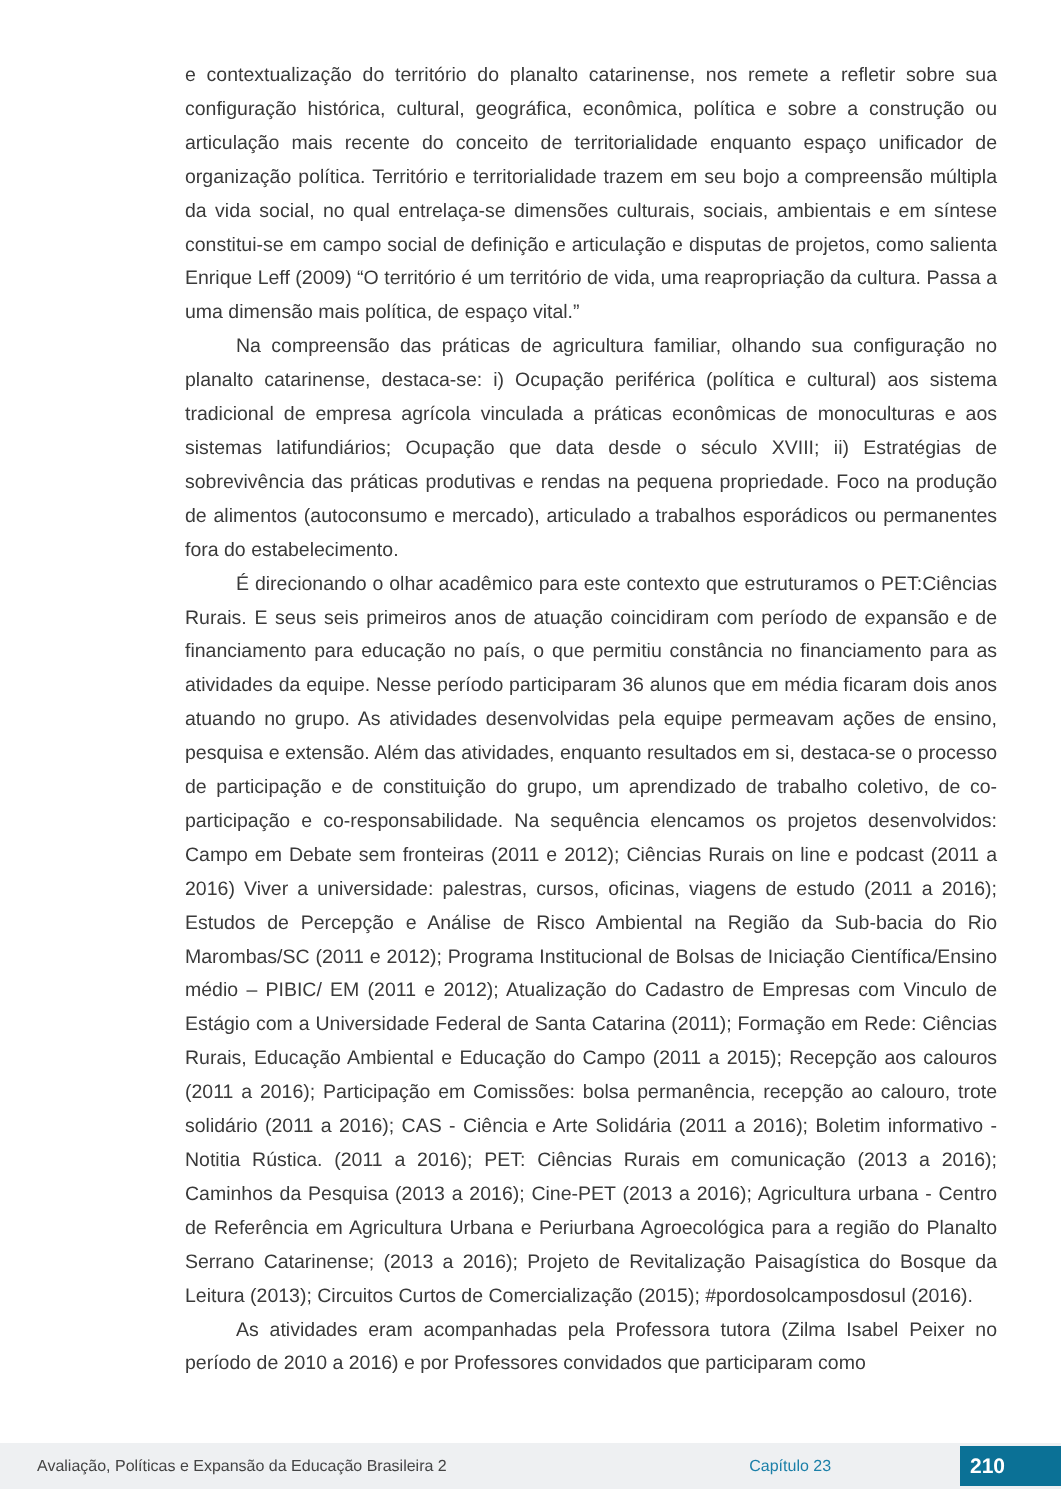e contextualização do território do planalto catarinense, nos remete a refletir sobre sua configuração histórica, cultural, geográfica, econômica, política e sobre a construção ou articulação mais recente do conceito de territorialidade enquanto espaço unificador de organização política. Território e territorialidade trazem em seu bojo a compreensão múltipla da vida social, no qual entrelaça-se dimensões culturais, sociais, ambientais e em síntese constitui-se em campo social de definição e articulação e disputas de projetos, como salienta Enrique Leff (2009) “O território é um território de vida, uma reapropriação da cultura. Passa a uma dimensão mais política, de espaço vital.”
Na compreensão das práticas de agricultura familiar, olhando sua configuração no planalto catarinense, destaca-se: i) Ocupação periférica (política e cultural) aos sistema tradicional de empresa agrícola vinculada a práticas econômicas de monoculturas e aos sistemas latifundiários; Ocupação que data desde o século XVIII; ii) Estratégias de sobrevivência das práticas produtivas e rendas na pequena propriedade. Foco na produção de alimentos (autoconsumo e mercado), articulado a trabalhos esporádicos ou permanentes fora do estabelecimento.
É direcionando o olhar acadêmico para este contexto que estruturamos o PET:Ciências Rurais. E seus seis primeiros anos de atuação coincidiram com período de expansão e de financiamento para educação no país, o que permitiu constância no financiamento para as atividades da equipe. Nesse período participaram 36 alunos que em média ficaram dois anos atuando no grupo. As atividades desenvolvidas pela equipe permeavam ações de ensino, pesquisa e extensão. Além das atividades, enquanto resultados em si, destaca-se o processo de participação e de constituição do grupo, um aprendizado de trabalho coletivo, de co-participação e co-responsabilidade. Na sequência elencamos os projetos desenvolvidos: Campo em Debate sem fronteiras (2011 e 2012); Ciências Rurais on line e podcast (2011 a 2016) Viver a universidade: palestras, cursos, oficinas, viagens de estudo (2011 a 2016); Estudos de Percepção e Análise de Risco Ambiental na Região da Sub-bacia do Rio Marombas/SC (2011 e 2012); Programa Institucional de Bolsas de Iniciação Científica/Ensino médio – PIBIC/ EM (2011 e 2012); Atualização do Cadastro de Empresas com Vinculo de Estágio com a Universidade Federal de Santa Catarina (2011); Formação em Rede: Ciências Rurais, Educação Ambiental e Educação do Campo (2011 a 2015); Recepção aos calouros (2011 a 2016); Participação em Comissões: bolsa permanência, recepção ao calouro, trote solidário (2011 a 2016); CAS - Ciência e Arte Solidária (2011 a 2016); Boletim informativo - Notitia Rústica. (2011 a 2016); PET: Ciências Rurais em comunicação (2013 a 2016); Caminhos da Pesquisa (2013 a 2016); Cine-PET (2013 a 2016); Agricultura urbana - Centro de Referência em Agricultura Urbana e Periurbana Agroecológica para a região do Planalto Serrano Catarinense; (2013 a 2016); Projeto de Revitalização Paisagística do Bosque da Leitura (2013); Circuitos Curtos de Comercialização (2015); #pordosolcamposdosul (2016).
As atividades eram acompanhadas pela Professora tutora (Zilma Isabel Peixer no período de 2010 a 2016) e por Professores convidados que participaram como
Avaliação, Políticas e Expansão da Educação Brasileira 2 Capítulo 23 210